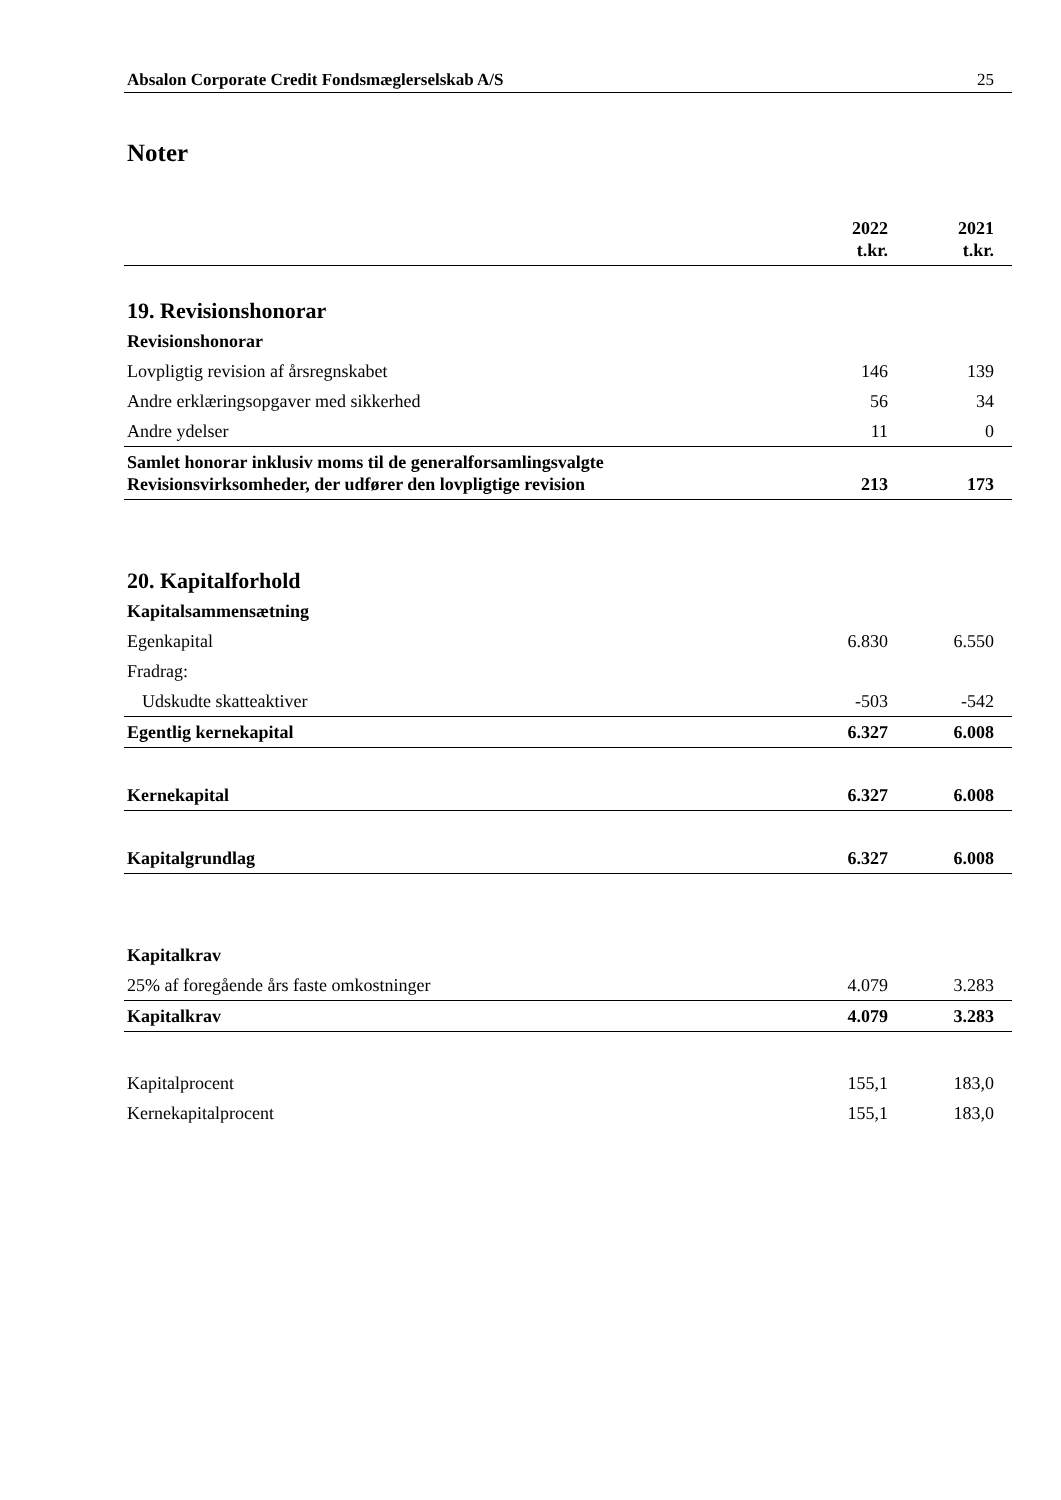Absalon Corporate Credit Fondsmæglerselskab A/S 25
Noter
| | 2022 t.kr. | 2021 t.kr. |
| --- | --- | --- |
| 19. Revisionshonorar | | |
| Revisionshonorar | | |
| Lovpligtig revision af årsregnskabet | 146 | 139 |
| Andre erklæringsopgaver med sikkerhed | 56 | 34 |
| Andre ydelser | 11 | 0 |
| Samlet honorar inklusiv moms til de generalforsamlingsvalgte Revisionsvirksomheder, der udfører den lovpligtige revision | 213 | 173 |
| 20. Kapitalforhold | | |
| Kapitalsammensætning | | |
| Egenkapital | 6.830 | 6.550 |
| Fradrag: | | |
| Udskudte skatteaktiver | -503 | -542 |
| Egentlig kernekapital | 6.327 | 6.008 |
| Kernekapital | 6.327 | 6.008 |
| Kapitalgrundlag | 6.327 | 6.008 |
| Kapitalkrav | | |
| 25% af foregående års faste omkostninger | 4.079 | 3.283 |
| Kapitalkrav | 4.079 | 3.283 |
| Kapitalprocent | 155,1 | 183,0 |
| Kernekapitalprocent | 155,1 | 183,0 |